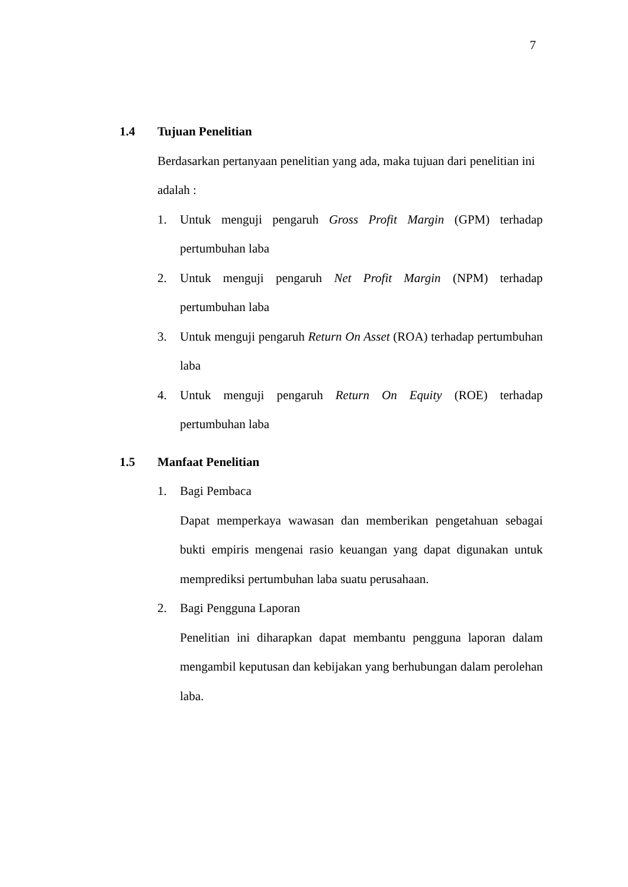7
1.4 Tujuan Penelitian
Berdasarkan pertanyaan penelitian yang ada, maka tujuan dari penelitian ini adalah :
1. Untuk menguji pengaruh Gross Profit Margin (GPM) terhadap pertumbuhan laba
2. Untuk menguji pengaruh Net Profit Margin (NPM) terhadap pertumbuhan laba
3. Untuk menguji pengaruh Return On Asset (ROA) terhadap pertumbuhan laba
4. Untuk menguji pengaruh Return On Equity (ROE) terhadap pertumbuhan laba
1.5 Manfaat Penelitian
1. Bagi Pembaca
Dapat memperkaya wawasan dan memberikan pengetahuan sebagai bukti empiris mengenai rasio keuangan yang dapat digunakan untuk memprediksi pertumbuhan laba suatu perusahaan.
2. Bagi Pengguna Laporan
Penelitian ini diharapkan dapat membantu pengguna laporan dalam mengambil keputusan dan kebijakan yang berhubungan dalam perolehan laba.